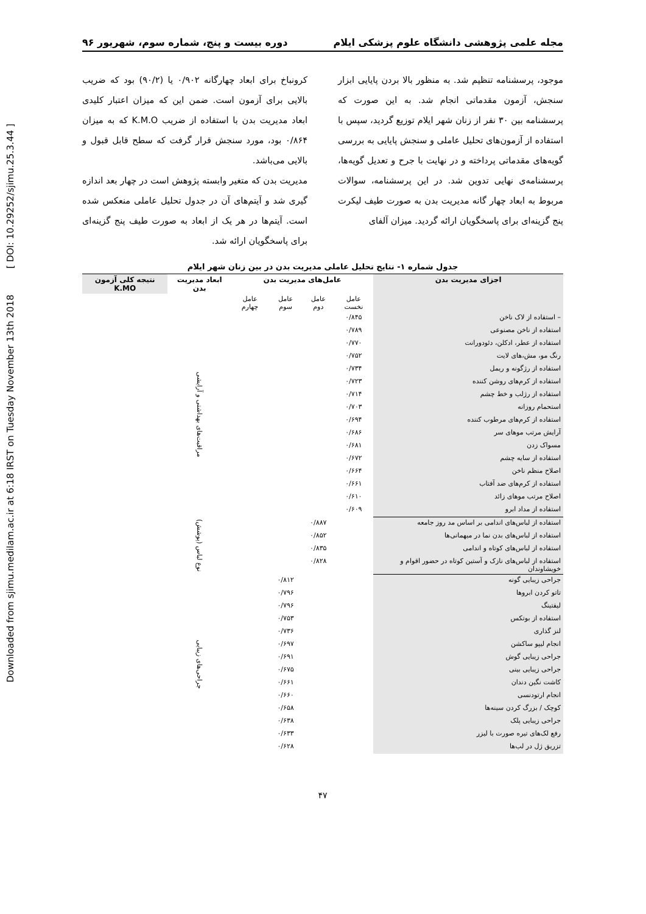Downloaded from sjimu.medilam.ac.ir at 6:18 IRST on Tuesday November 13th 2018 [ DOI: 10.29252/sjimu.25.3.44 ]
مجله علمی پژوهشی دانشگاه علوم پزشکی ایلام دوره بیست و پنج، شماره سوم، شهریور ۹۶
موجود، پرسشنامه تنظیم شد. به منظور بالا بردن پایایی ابزار سنجش، آزمون مقدماتی انجام شد. به این صورت که پرسشنامه بین ۳۰ نفر از زنان شهر ایلام توزیع گردید، سپس با استفاده از آزمون‌های تحلیل عاملی و سنجش پایایی به بررسی گویه‌های مقدماتی پرداخته و در نهایت با جرح و تعدیل گویه‌ها، پرسشنامه‌ی نهایی تدوین شد. در این پرسشنامه، سوالات مربوط به ابعاد چهار گانه مدیریت بدن به صورت طیف لیکرت پنج گزینه‌ای برای پاسخگویان ارائه گردید. میزان آلفای
کرونباخ برای ابعاد چهارگانه ۰/۹۰۲ یا (۹۰/۲) بود که ضریب بالایی برای آزمون است. ضمن این که میزان اعتبار کلیدی ابعاد مدیریت بدن با استفاده از ضریب K.M.O که به میزان ۰/۸۶۴ بود، مورد سنجش قرار گرفت که سطح قابل قبول و بالایی می‌باشد.
مدیریت بدن که متغیر وابسته پژوهش است در چهار بعد اندازه گیری شد و آیتم‌های آن در جدول تحلیل عاملی منعکس شده است. آیتم‌ها در هر یک از ابعاد به صورت طیف پنج گزینه‌ای برای پاسخگویان ارائه شد.
جدول شماره ۱- نتایج تحلیل عاملی مدیریت بدن در بین زنان شهر ایلام
| اجزای مدیریت بدن | عامل‌های مدیریت بدن | | | | ابعاد مدیریت بدن | نتیجه کلی آزمون K.MO |
| --- | --- | --- | --- | --- | --- | --- |
| | عامل نخست | عامل دوم | عامل سوم | عامل چهارم | | |
| – استفاده از لاک ناخن | ۰/۸۴۵ | | | | مراقبت‌های بهداشتی و آرایشی | |
| استفاده از ناخن مصنوعی | ۰/۷۸۹ | | | | | |
| استفاده از عطر، ادکلن، دئودورانت | ۰/۷۷۰ | | | | | |
| رنگ مو، مش،های لایت | ۰/۷۵۲ | | | | | |
| استفاده از رژگونه و ریمل | ۰/۷۳۴ | | | | | |
| استفاده از کرم‌های روشن کننده | ۰/۷۲۳ | | | | | |
| استفاده از رژلب و خط چشم | ۰/۷۱۴ | | | | | |
| استحمام روزانه | ۰/۷۰۳ | | | | | |
| استفاده از کرم‌های مرطوب کننده | ۰/۶۹۴ | | | | | |
| آرایش مرتب موهای سر | ۰/۶۸۶ | | | | | |
| مسواک زدن | ۰/۶۸۱ | | | | | |
| استفاده از سایه چشم | ۰/۶۷۲ | | | | | |
| اصلاح منظم ناخن | ۰/۶۶۴ | | | | | |
| استفاده از کرم‌های ضد آفتاب | ۰/۶۶۱ | | | | | |
| اصلاح مرتب موهای زائد | ۰/۶۱۰ | | | | | |
| استفاده از مداد ابرو | ۰/۶۰۹ | | | | | |
| استفاده از لباس‌های اندامی بر اساس مد روز جامعه | | ۰/۸۸۷ | | | نوع لباس (پوشش) | |
| استفاده از لباس‌های بدن نما در میهمانی‌ها | | ۰/۸۵۲ | | | | |
| استفاده از لباس‌های کوتاه و اندامی | | ۰/۸۳۵ | | | | |
| استفاده از لباس‌های نازک و آستین کوتاه در حضور اقوام و خویشاوندان | | ۰/۸۲۸ | | | | |
| جراحی زیبایی گونه | | | ۰/۸۱۲ | | جراحی‌های زیبایی | |
| تاتو کردن ابروها | | | ۰/۷۹۶ | | | |
| لیفتینگ | | | ۰/۷۹۶ | | | |
| استفاده از بوتکس | | | ۰/۷۵۳ | | | |
| لنز گذاری | | | ۰/۷۳۶ | | | |
| انجام لیپو ساکشن | | | ۰/۶۹۷ | | | |
| جراحی زیبایی گوش | | | ۰/۶۹۱ | | | |
| جراحی زیبایی بینی | | | ۰/۶۷۵ | | | |
| کاشت نگین دندان | | | ۰/۶۶۱ | | | |
| انجام ارتودنسی | | | ۰/۶۶۰ | | | |
| کوچک / بزرگ کردن سینه‌ها | | | ۰/۶۵۸ | | | |
| جراحی زیبایی پلک | | | ۰/۶۳۸ | | | |
| رفع لک‌های تیره صورت با لیزر | | | ۰/۶۳۳ | | | |
| تزریق ژل در لب‌ها | | | ۰/۶۲۸ | | | |
۴۷